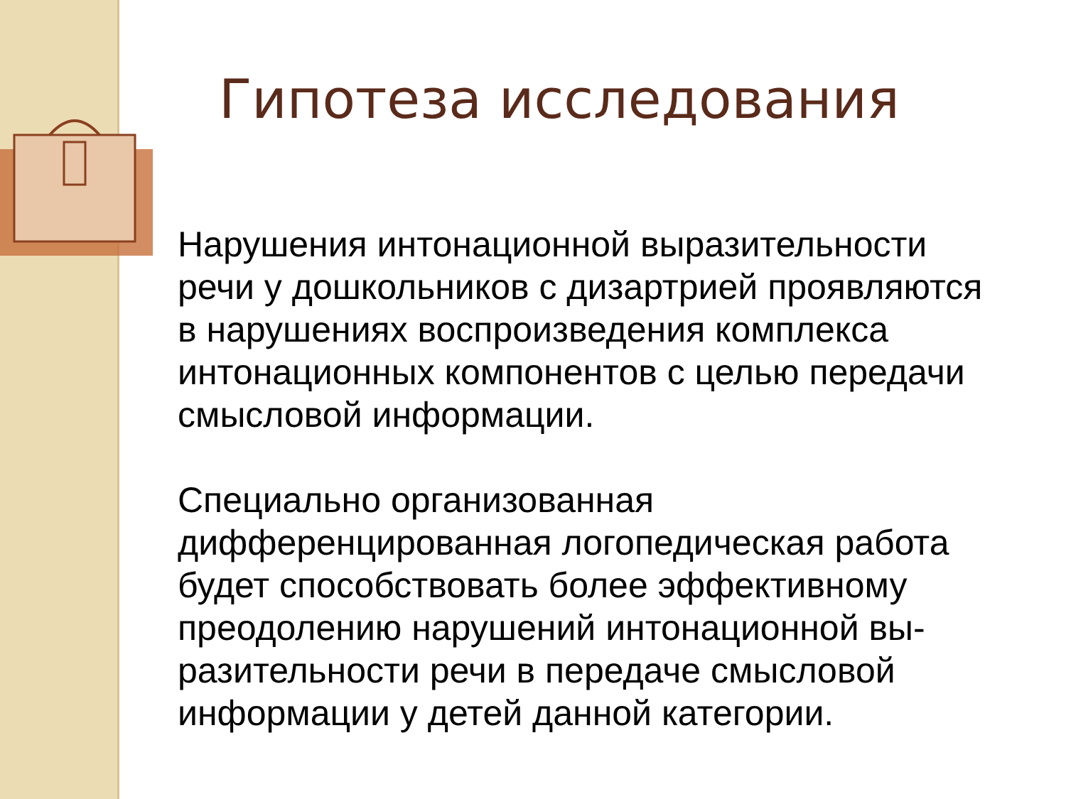Гипотеза исследования
Нарушения интонационной выразительности речи у дошкольников с дизартрией проявляются в нарушениях воспроизведения комплекса интонационных компонентов с целью передачи смысловой информации.
Специально организованная дифференцированная логопедическая работа будет способствовать более эффективному преодолению нарушений интонационной вы-разительности речи в передаче смысловой информации у детей данной категории.